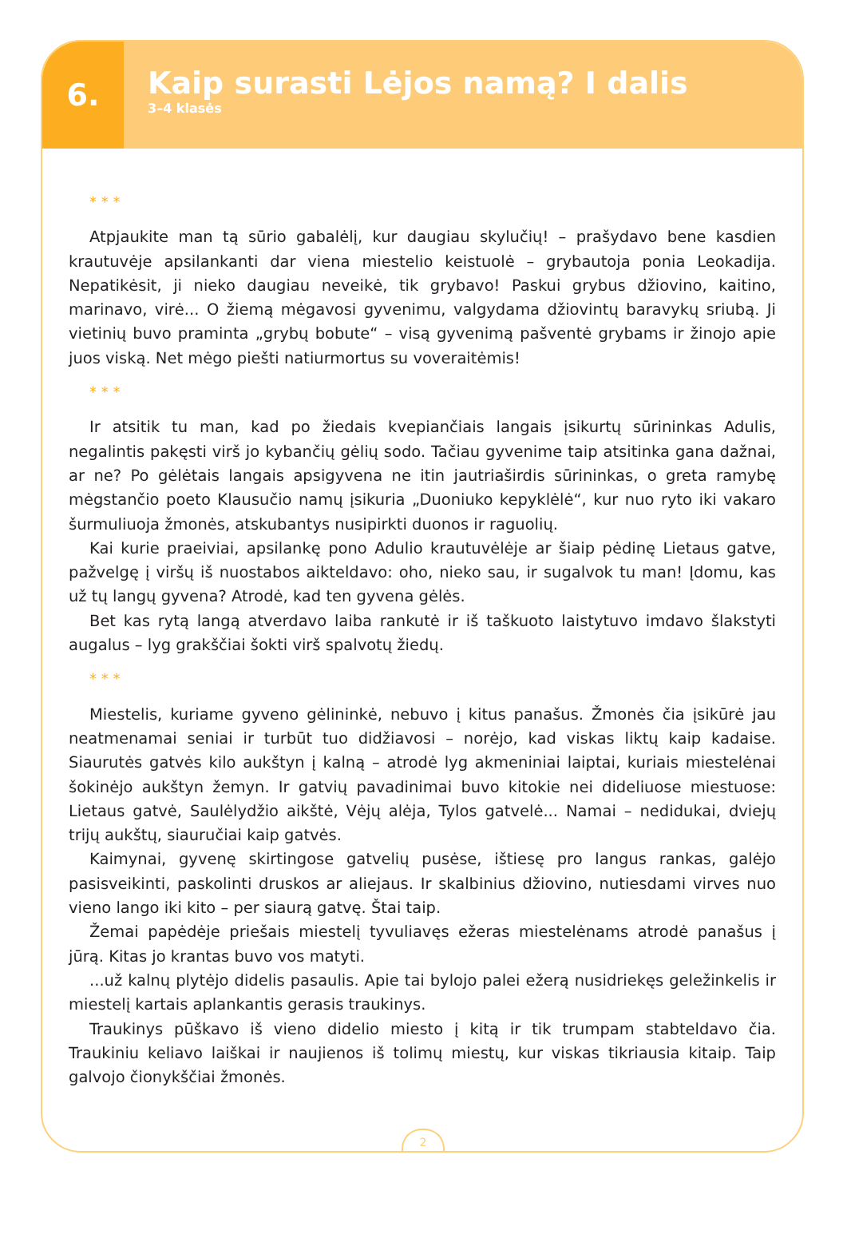6.
Kaip surasti Lėjos namą? I dalis
3–4 klasės
* * *
Atpjaukite man tą sūrio gabalėlį, kur daugiau skylučių! – prašydavo bene kasdien krautuvėje apsilankanti dar viena miestelio keistuolė – grybautoja ponia Leokadija. Nepatikėsit, ji nieko daugiau neveikė, tik grybavo! Paskui grybus džiovino, kaitino, marinavo, virė... O žiemą mėgavosi gyvenimu, valgydama džiovintų baravykų sriubą. Ji vietinių buvo praminta „grybų bobute“ – visą gyvenimą pašventė grybams ir žinojo apie juos viską. Net mėgo piešti natiurmortus su voveraitėmis!
* * *
Ir atsitik tu man, kad po žiedais kvepiančiais langais įsikurtų sūrininkas Adulis, negalintis pakęsti virš jo kybančių gėlių sodo. Tačiau gyvenime taip atsitinka gana dažnai, ar ne? Po gėlėtais langais apsigyvena ne itin jautriaširdis sūrininkas, o greta ramybę mėgstančio poeto Klausučio namų įsikuria „Duoniuko kepyklėlė“, kur nuo ryto iki vakaro šurmuliuoja žmonės, atskubantys nusipirkti duonos ir raguolių.
Kai kurie praeiviai, apsilankę pono Adulio krautuvėlėje ar šiaip pėdinę Lietaus gatve, pažvelgę į viršų iš nuostabos aikteldavo: oho, nieko sau, ir sugalvok tu man! Įdomu, kas už tų langų gyvena? Atrodė, kad ten gyvena gėlės.
Bet kas rytą langą atverdavo laiba rankutė ir iš taškuoto laistytuvo imdavo šlakstyti augalus – lyg grakščiai šokti virš spalvotų žiedų.
* * *
Miestelis, kuriame gyveno gėlininkė, nebuvo į kitus panašus. Žmonės čia įsikūrė jau neatmenamai seniai ir turbūt tuo didžiavosi – norėjo, kad viskas liktų kaip kadaise. Siaurutės gatvės kilo aukštyn į kalną – atrodė lyg akmeniniai laiptai, kuriais miestelėnai šokinėjo aukštyn žemyn. Ir gatvių pavadinimai buvo kitokie nei dideliuose miestuose: Lietaus gatvė, Saulėlydžio aikštė, Vėjų alėja, Tylos gatvelė... Namai – nedidukai, dviejų trijų aukštų, siauručiai kaip gatvės.
Kaimynai, gyvenę skirtingose gatvelių pusėse, ištiesę pro langus rankas, galėjo pasisveikinti, paskolinti druskos ar aliejaus. Ir skalbinius džiovino, nutiesdami virves nuo vieno lango iki kito – per siaurą gatvę. Štai taip.
Žemai papėdėje priešais miestelį tyvuliavęs ežeras miestelėnams atrodė panašus į jūrą. Kitas jo krantas buvo vos matyti.
...už kalnų plytėjo didelis pasaulis. Apie tai bylojo palei ežerą nusidriekęs geležinkelis ir miestelį kartais aplankantis gerasis traukinys.
Traukinys pūškavo iš vieno didelio miesto į kitą ir tik trumpam stabteldavo čia. Traukiniu keliavo laiškai ir naujienos iš tolimų miestų, kur viskas tikriausia kitaip. Taip galvojo čionykščiai žmonės.
2